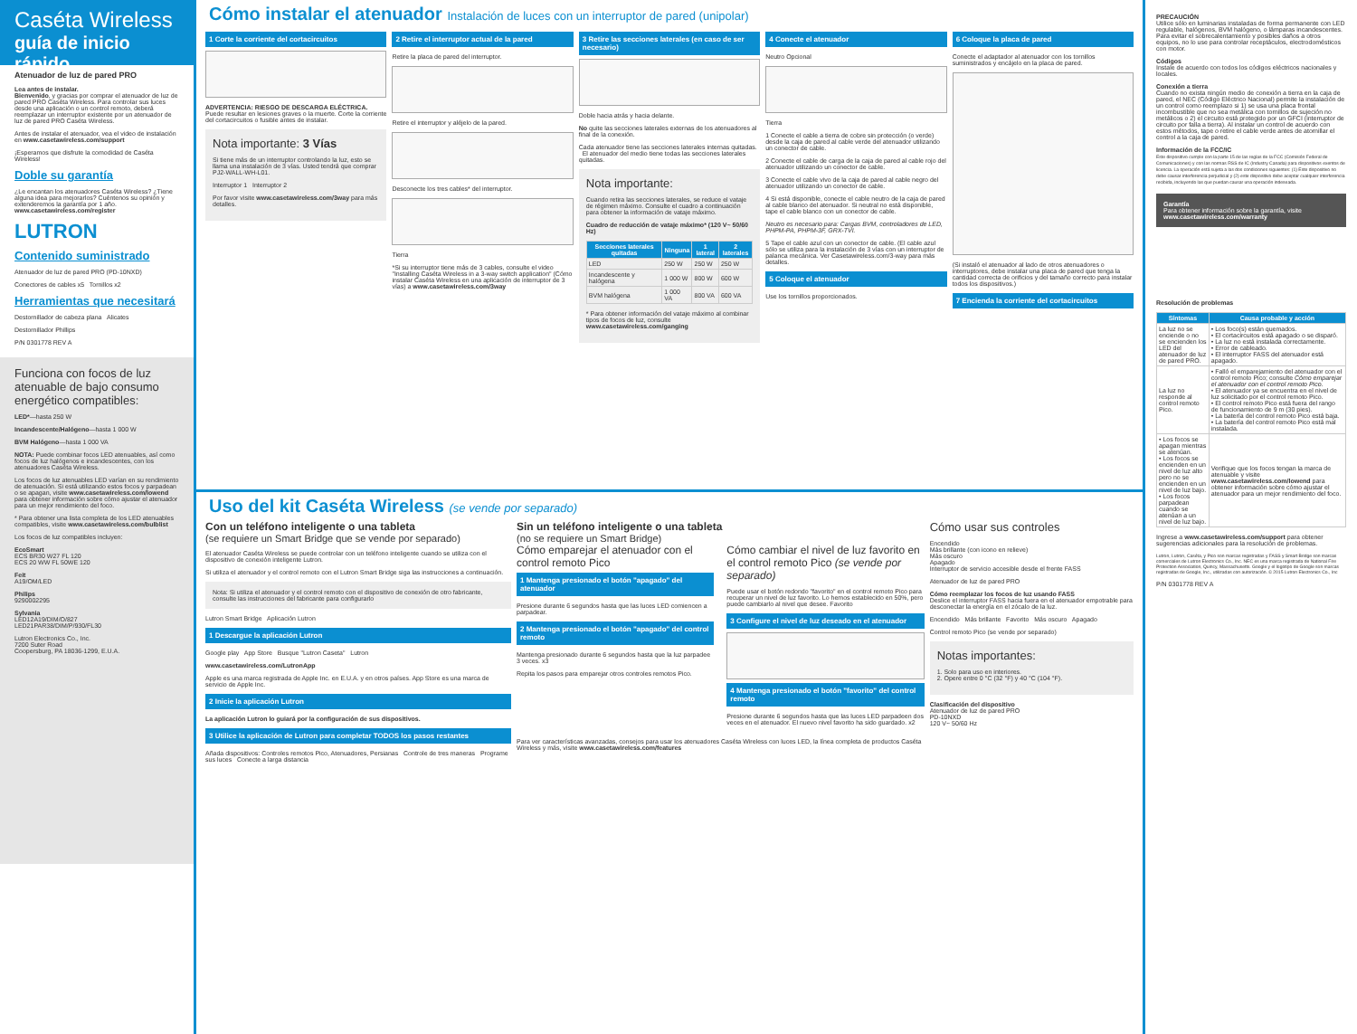Caséta Wireless
guía de inicio rápido
Atenuador de luz de pared PRO
Lea antes de instalar.
Bienvenido, y gracias por comprar el atenuador de luz de pared PRO Caséta Wireless. Para controlar sus luces desde una aplicación o un control remoto, deberá reemplazar un interruptor existente por un atenuador de luz de pared PRO Caséta Wireless.
Antes de instalar el atenuador, vea el video de instalación en www.casetawireless.com/support
¡Esperamos que disfrute la comodidad de Caséta Wireless!
Doble su garantía
¿Le encantan los atenuadores Caséta Wireless? ¿Tiene alguna idea para mejorarlos? Cuéntenos su opinión y extenderemos la garantía por 1 año. www.casetawireless.com/register
LUTRON
Contenido suministrado
Atenuador de luz de pared PRO (PD-10NXD)
Conectores de cables x5 Tornillos x2
Herramientas que necesitará
Destornillador de cabeza plana Alicates
Destornillador Phillips
P/N 0301778 REV A
Funciona con focos de luz atenuable de bajo consumo energético compatibles:
LED*—hasta 250 W
Incandescente/Halógeno—hasta 1 000 W
BVM Halógeno—hasta 1 000 VA
NOTA: Puede combinar focos LED atenuables, así como focos de luz halógenos e incandescentes, con los atenuadores Caséta Wireless.
Los focos de luz atenuables LED varían en su rendimiento de atenuación. Si está utilizando estos focos y parpadean o se apagan, visite www.casetawireless.com/lowend para obtener información sobre cómo ajustar el atenuador para un mejor rendimiento del foco.
* Para obtener una lista completa de los LED atenuables compatibles, visite www.casetawireless.com/bulblist
Los focos de luz compatibles incluyen:
EcoSmart
ECS BR30 W27 FL 120
ECS 20 WW FL 50WE 120
Feit
A19/OM/LED
Philips
9290002295
Sylvania
LED12A19/DIM/O/827
LED21PAR38/DIM/P/930/FL30
Lutron Electronics Co., Inc.
7200 Suter Road
Coopersburg, PA 18036-1299, E.U.A.
Cómo instalar el atenuador Instalación de luces con un interruptor de pared (unipolar)
1 Corte la corriente del cortacircuitos
ADVERTENCIA: RIESGO DE DESCARGA ELÉCTRICA. Puede resultar en lesiones graves o la muerte. Corte la corriente del cortacircuitos o fusible antes de instalar.
Nota importante: 3 Vías
Si tiene más de un interruptor controlando la luz, esto se llama una instalación de 3 vías. Usted tendrá que comprar PJ2-WALL-WH-L01.
Interruptor 1 Interruptor 2
Por favor visite www.casetawireless.com/3way para más detalles.
2 Retire el interruptor actual de la pared
Retire la placa de pared del interruptor.
Retire el interruptor y aléjelo de la pared.
Desconecte los tres cables* del interruptor.
Tierra
*Si su interruptor tiene más de 3 cables, consulte el video "Installing Caséta Wireless in a 3-way switch application" (Cómo instalar Caséta Wireless en una aplicación de interruptor de 3 vías) a www.casetawireless.com/3way
3 Retire las secciones laterales (en caso de ser necesario)
Doble hacia atrás y hacia delante.
No quite las secciones laterales externas de los atenuadores al final de la conexión.
Cada atenuador tiene las secciones laterales internas quitadas. El atenuador del medio tiene todas las secciones laterales quitadas.
Nota importante:
Cuando retira las secciones laterales, se reduce el vataje de régimen máximo. Consulte el cuadro a continuación para obtener la información de vataje máximo.
Cuadro de reducción de vataje máximo* (120 V~ 50/60 Hz)
| Secciones laterales quitadas | Ninguna | 1 lateral | 2 laterales |
| --- | --- | --- | --- |
| LED | 250 W | 250 W | 250 W |
| Incandescente y halógena | 1 000 W | 800 W | 600 W |
| BVM halógena | 1 000 VA | 800 VA | 600 VA |
* Para obtener información del vataje máximo al combinar tipos de focos de luz, consulte www.casetawireless.com/ganging
4 Conecte el atenuador
Neutro Opcional
Tierra
1 Conecte el cable a tierra de cobre sin protección (o verde) desde la caja de pared al cable verde del atenuador utilizando un conector de cable.
2 Conecte el cable de carga de la caja de pared al cable rojo del atenuador utilizando un conector de cable.
3 Conecte el cable vivo de la caja de pared al cable negro del atenuador utilizando un conector de cable.
4 Si está disponible, conecte el cable neutro de la caja de pared al cable blanco del atenuador. Si neutral no está disponible, tape el cable blanco con un conector de cable.
Neutro es necesario para: Cargas BVM, controladores de LED, PHPM-PA, PHPM-3F, GRX-TVI.
5 Tape el cable azul con un conector de cable. (El cable azul sólo se utiliza para la instalación de 3 vías con un interruptor de palanca mecánica. Ver Casetawireless.com/3-way para más detalles.
5 Coloque el atenuador
Use los tornillos proporcionados.
6 Coloque la placa de pared
Conecte el adaptador al atenuador con los tornillos suministrados y encájelo en la placa de pared.
(Si instaló el atenuador al lado de otros atenuadores o interruptores, debe instalar una placa de pared que tenga la cantidad correcta de orificios y del tamaño correcto para instalar todos los dispositivos.)
7 Encienda la corriente del cortacircuitos
Uso del kit Caséta Wireless (se vende por separado)
Con un teléfono inteligente o una tableta
(se requiere un Smart Bridge que se vende por separado)
El atenuador Caséta Wireless se puede controlar con un teléfono inteligente cuando se utiliza con el dispositivo de conexión inteligente Lutron.
Si utiliza el atenuador y el control remoto con el Lutron Smart Bridge siga las instrucciones a continuación.
Nota: Si utiliza el atenuador y el control remoto con el dispositivo de conexión de otro fabricante, consulte las instrucciones del fabricante para configurarlo
Lutron Smart Bridge Aplicación Lutron
1 Descargue la aplicación Lutron
Google play App Store Busque "Lutron Caseta" Lutron
www.casetawireless.com/LutronApp
Apple es una marca registrada de Apple Inc. en E.U.A. y en otros países. App Store es una marca de servicio de Apple Inc.
2 Inicie la aplicación Lutron
La aplicación Lutron lo guiará por la configuración de sus dispositivos.
3 Utilice la aplicación de Lutron para completar TODOS los pasos restantes
Añada dispositivos: Controles remotos Pico, Atenuadores, Persianas Controle de tres maneras Programe sus luces Conecte a larga distancia
Sin un teléfono inteligente o una tableta
(no se requiere un Smart Bridge)
Cómo emparejar el atenuador con el control remoto Pico
1 Mantenga presionado el botón "apagado" del atenuador
Presione durante 6 segundos hasta que las luces LED comiencen a parpadear.
2 Mantenga presionado el botón "apagado" del control remoto
Mantenga presionado durante 6 segundos hasta que la luz parpadee 3 veces. x3
Repita los pasos para emparejar otros controles remotos Pico.
Cómo cambiar el nivel de luz favorito en el control remoto Pico (se vende por separado)
Puede usar el botón redondo "favorito" en el control remoto Pico para recuperar un nivel de luz favorito. Lo hemos establecido en 50%, pero puede cambiarlo al nivel que desee. Favorito
3 Configure el nivel de luz deseado en el atenuador
4 Mantenga presionado el botón "favorito" del control remoto
Presione durante 6 segundos hasta que las luces LED parpadeen dos veces en el atenuador. El nuevo nivel favorito ha sido guardado. x2
Para ver características avanzadas, consejos para usar los atenuadores Caséta Wireless con luces LED, la línea completa de productos Caséta Wireless y más, visite www.casetawireless.com/features
Cómo usar sus controles
Encendido
Más brillante (con icono en relieve)
Más oscuro
Apagado
Interruptor de servicio accesible desde el frente FASS
Atenuador de luz de pared PRO
Cómo reemplazar los focos de luz usando FASS
Deslice el interruptor FASS hacia fuera en el atenuador empotrable para desconectar la energía en el zócalo de la luz.
Encendido Más brillante Favorito Más oscuro Apagado
Control remoto Pico (se vende por separado)
Notas importantes:
1. Solo para uso en interiores.
2. Opere entre 0 °C (32 °F) y 40 °C (104 °F).
Clasificación del dispositivo
Atenuador de luz de pared PRO
PD-10NXD
120 V~ 50/60 Hz
PRECAUCIÓN
Utilice sólo en luminarias instaladas de forma permanente con LED regulable, halógenos, BVM halógeno, o lámparas incandescentes. Para evitar el sobrecalentamiento y posibles daños a otros equipos, no lo use para controlar receptáculos, electrodomésticos con motor.
Códigos
Instale de acuerdo con todos los códigos eléctricos nacionales y locales.
Conexión a tierra
Cuando no exista ningún medio de conexión a tierra en la caja de pared, el NEC (Código Eléctrico Nacional) permite la instalación de un control como reemplazo si 1) se usa una placa frontal incombustible que no sea metálica con tornillos de sujeción no metálicos o 2) el circuito está protegido por un GFCI (interruptor de circuito por falla a tierra). Al instalar un control de acuerdo con estos métodos, tape o retire el cable verde antes de atornillar el control a la caja de pared.
Información de la FCC/IC
Este dispositivo cumple con la parte 15 de las reglas de la FCC (Comisión Federal de Comunicaciones) y con las normas RSS de IC (Industry Canada) para dispositivos exentos de licencia. La operación está sujeta a las dos condiciones siguientes: (1) Este dispositivo no debe causar interferencia perjudicial y (2) este dispositivo debe aceptar cualquier interferencia recibida, incluyendo las que puedan causar una operación indeseada.
Garantía
Para obtener información sobre la garantía, visite www.casetawireless.com/warranty
Resolución de problemas
| Síntomas | Causa probable y acción |
| --- | --- |
| La luz no se enciende o no se encienden los LED del atenuador de luz de pared PRO. | • Los foco(s) están quemados. • El cortacircuitos está apagado o se disparó. • La luz no está instalada correctamente. • Error de cableado. • El interruptor FASS del atenuador está apagado. |
| La luz no responde al control remoto Pico. | • Falló el emparejamiento del atenuador con el control remoto Pico; consulte Cómo emparejar el atenuador con el control remoto Pico . • El atenuador ya se encuentra en el nivel de luz solicitado por el control remoto Pico. • El control remoto Pico está fuera del rango de funcionamiento de 9 m (30 pies). • La batería del control remoto Pico está baja. • La batería del control remoto Pico está mal instalada. |
| • Los focos se apagan mientras se atenúan. • Los focos se encienden en un nivel de luz alto pero no se encienden en un nivel de luz bajo. • Los focos parpadean cuando se atenúan a un nivel de luz bajo. | Verifique que los focos tengan la marca de atenuable y visite www.casetawireless.com/lowend para obtener información sobre cómo ajustar el atenuador para un mejor rendimiento del foco. |
Ingrese a www.casetawireless.com/support para obtener sugerencias adicionales para la resolución de problemas.
Lutron, Lutron, Caséta, y Pico son marcas registradas y FASS y Smart Bridge son marcas comerciales de Lutron Electronics Co., Inc. NEC es una marca registrada de National Fire Protection Association, Quincy, Massachusetts. Google y el logotipo de Google son marcas registradas de Google, Inc., utilizadas con autorización. © 2015 Lutron Electronics Co., Inc
P/N 0301778 REV A